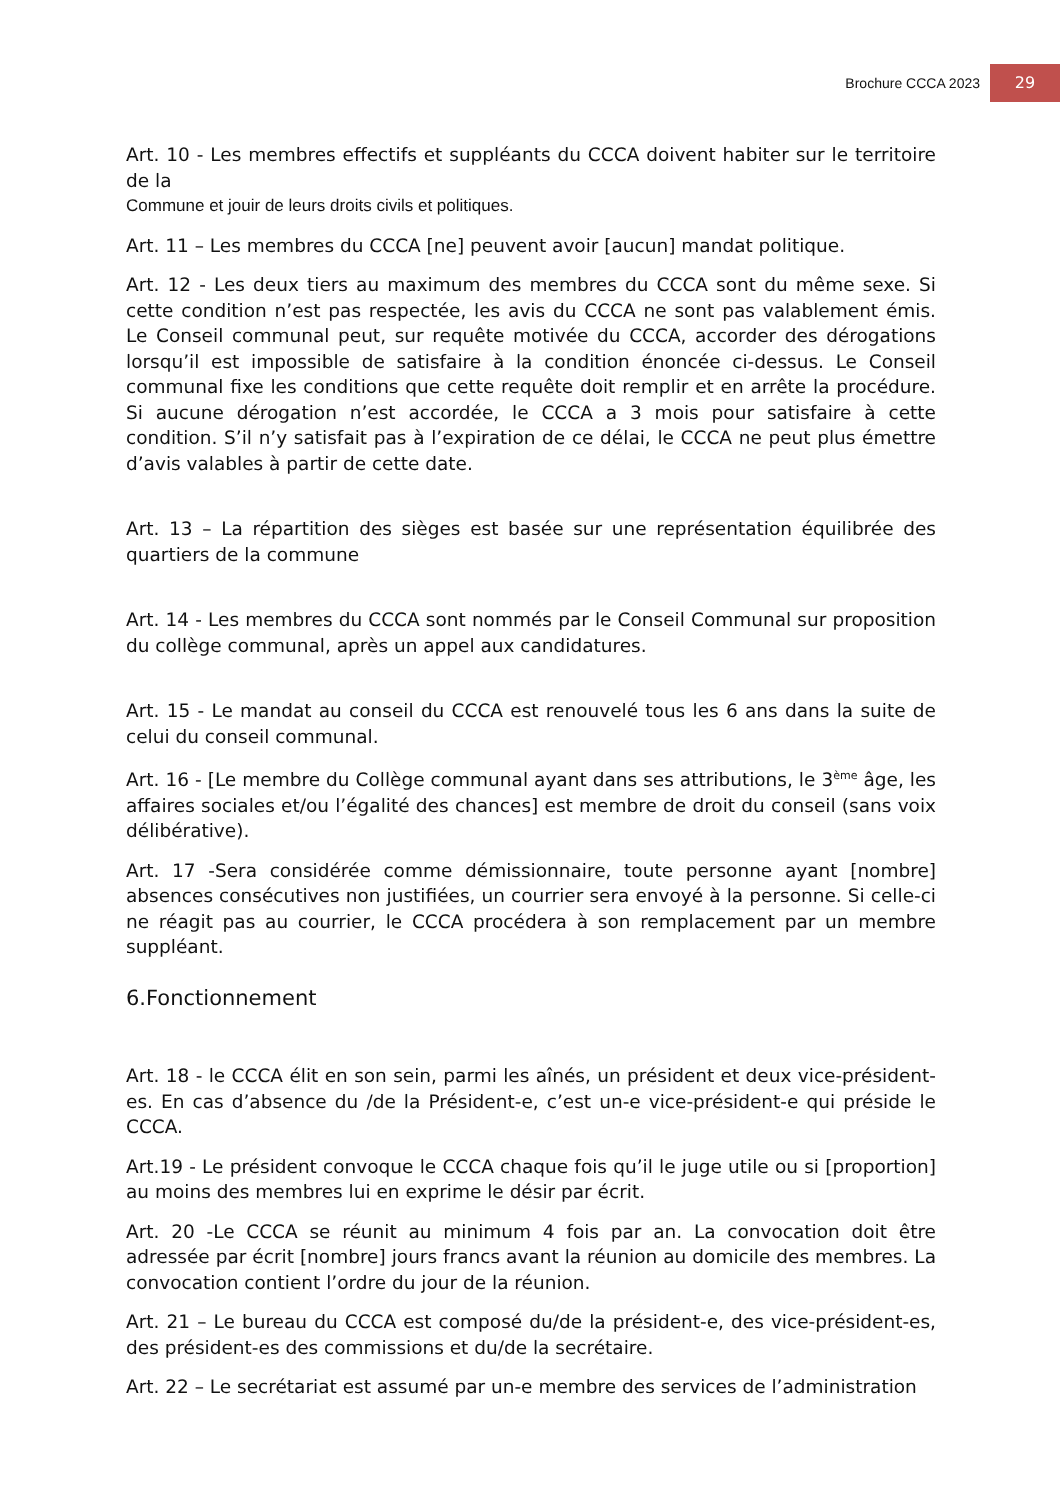Brochure CCCA 2023 29
Art. 10 - Les membres effectifs et suppléants du CCCA doivent habiter sur le territoire de la
Commune et jouir de leurs droits civils et politiques.
Art. 11 – Les membres du CCCA [ne] peuvent avoir [aucun] mandat politique.
Art. 12 - Les deux tiers au maximum des membres du CCCA sont du même sexe. Si cette condition n’est pas respectée, les avis du CCCA ne sont pas valablement émis. Le Conseil communal peut, sur requête motivée du CCCA, accorder des dérogations lorsqu’il est impossible de satisfaire à la condition énoncée ci-dessus. Le Conseil communal fixe les conditions que cette requête doit remplir et en arrête la procédure. Si aucune dérogation n’est accordée, le CCCA a 3 mois pour satisfaire à cette condition. S’il n’y satisfait pas à l’expiration de ce délai, le CCCA ne peut plus émettre d’avis valables à partir de cette date.
Art. 13 – La répartition des sièges est basée sur une représentation équilibrée des quartiers de la commune
Art. 14 - Les membres du CCCA sont nommés par le Conseil Communal sur proposition du collège communal, après un appel aux candidatures.
Art. 15 - Le mandat au conseil du CCCA est renouvelé tous les 6 ans dans la suite de celui du conseil communal.
Art. 16 - [Le membre du Collège communal ayant dans ses attributions, le 3<sup>ème</sup> âge, les affaires sociales et/ou l’égalité des chances] est membre de droit du conseil (sans voix délibérative).
Art. 17 -Sera considérée comme démissionnaire, toute personne ayant [nombre] absences consécutives non justifiées, un courrier sera envoyé à la personne. Si celle-ci ne réagit pas au courrier, le CCCA procédera à son remplacement par un membre suppléant.
6.Fonctionnement
Art. 18 - le CCCA élit en son sein, parmi les aînés, un président et deux vice-président-es. En cas d’absence du /de la Président-e, c’est un-e vice-président-e qui préside le CCCA.
Art.19 - Le président convoque le CCCA chaque fois qu’il le juge utile ou si [proportion] au moins des membres lui en exprime le désir par écrit.
Art. 20 -Le CCCA se réunit au minimum 4 fois par an. La convocation doit être adressée par écrit [nombre] jours francs avant la réunion au domicile des membres. La convocation contient l’ordre du jour de la réunion.
Art. 21 – Le bureau du CCCA est composé du/de la président-e, des vice-président-es, des président-es des commissions et du/de la secrétaire.
Art. 22 – Le secrétariat est assumé par un-e membre des services de l’administration